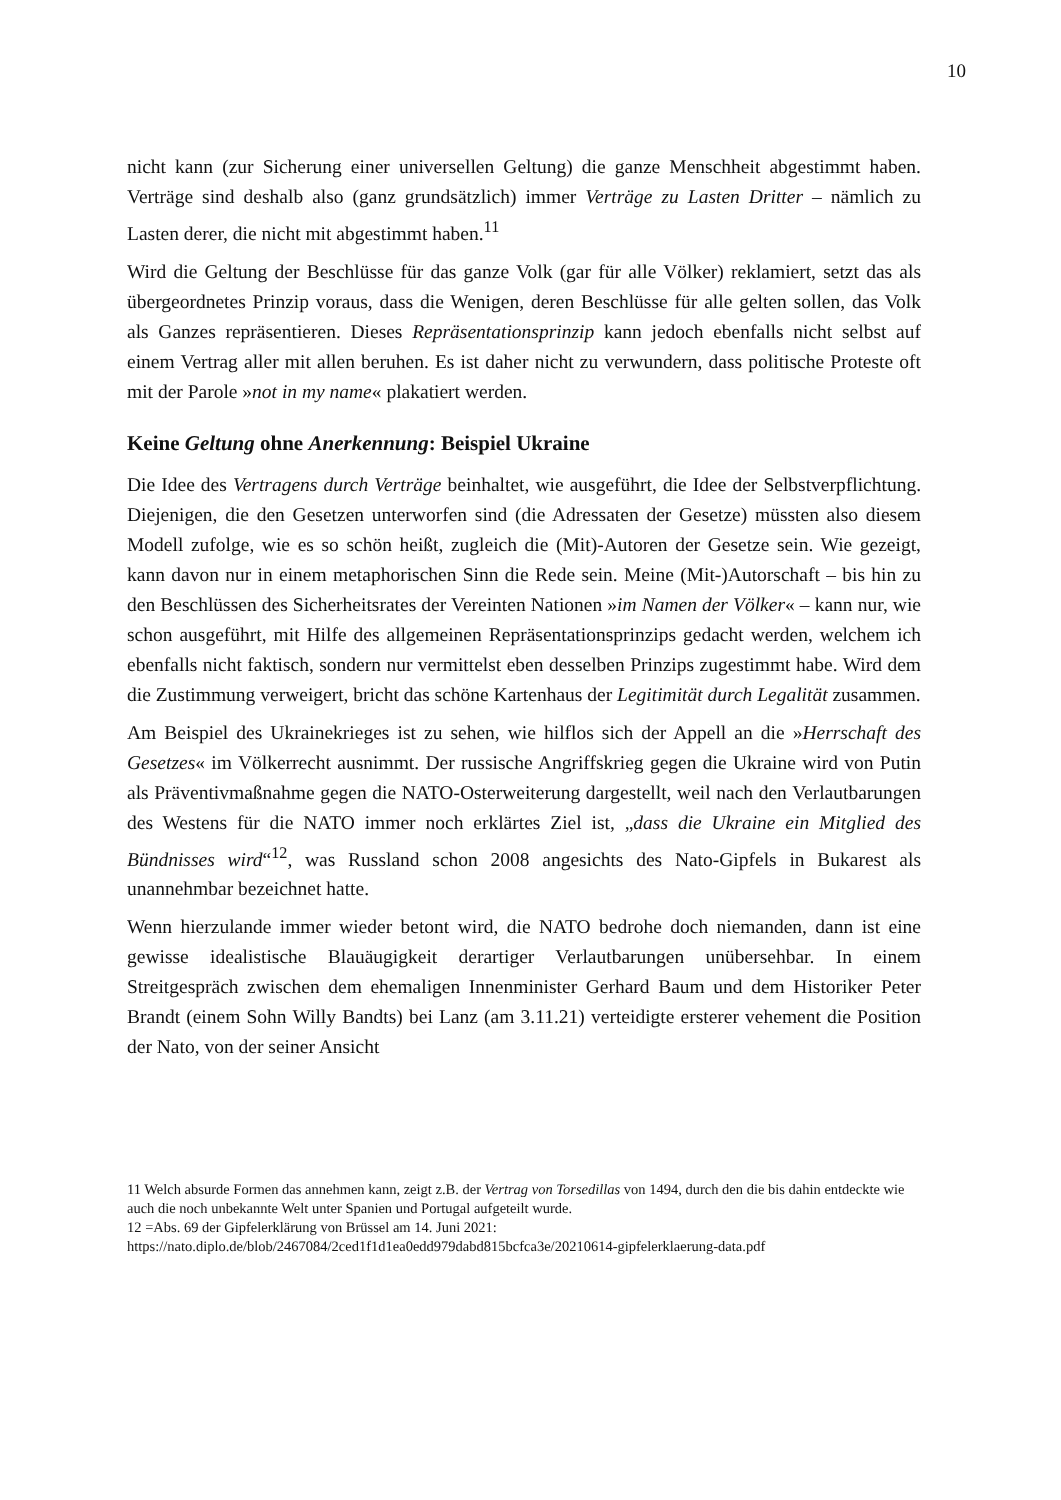10
nicht kann (zur Sicherung einer universellen Geltung) die ganze Menschheit abgestimmt haben. Verträge sind deshalb also (ganz grundsätzlich) immer Verträge zu Lasten Dritter – nämlich zu Lasten derer, die nicht mit abgestimmt haben.<sup>11</sup>
Wird die Geltung der Beschlüsse für das ganze Volk (gar für alle Völker) reklamiert, setzt das als übergeordnetes Prinzip voraus, dass die Wenigen, deren Beschlüsse für alle gelten sollen, das Volk als Ganzes repräsentieren. Dieses Repräsentationsprinzip kann jedoch ebenfalls nicht selbst auf einem Vertrag aller mit allen beruhen. Es ist daher nicht zu verwundern, dass politische Proteste oft mit der Parole »not in my name« plakatiert werden.
Keine Geltung ohne Anerkennung: Beispiel Ukraine
Die Idee des Vertragens durch Verträge beinhaltet, wie ausgeführt, die Idee der Selbstverpflichtung. Diejenigen, die den Gesetzen unterworfen sind (die Adressaten der Gesetze) müssten also diesem Modell zufolge, wie es so schön heißt, zugleich die (Mit)-Autoren der Gesetze sein. Wie gezeigt, kann davon nur in einem metaphorischen Sinn die Rede sein. Meine (Mit-)Autorschaft – bis hin zu den Beschlüssen des Sicherheitsrates der Vereinten Nationen »im Namen der Völker« – kann nur, wie schon ausgeführt, mit Hilfe des allgemeinen Repräsentationsprinzips gedacht werden, welchem ich ebenfalls nicht faktisch, sondern nur vermittelst eben desselben Prinzips zugestimmt habe. Wird dem die Zustimmung verweigert, bricht das schöne Kartenhaus der Legitimität durch Legalität zusammen.
Am Beispiel des Ukrainekrieges ist zu sehen, wie hilflos sich der Appell an die »Herrschaft des Gesetzes« im Völkerrecht ausnimmt. Der russische Angriffskrieg gegen die Ukraine wird von Putin als Präventivmaßnahme gegen die NATO-Osterweiterung dargestellt, weil nach den Verlautbarungen des Westens für die NATO immer noch erklärtes Ziel ist, „dass die Ukraine ein Mitglied des Bündnisses wird“<sup>12</sup>, was Russland schon 2008 angesichts des Nato-Gipfels in Bukarest als unannehmbar bezeichnet hatte.
Wenn hierzulande immer wieder betont wird, die NATO bedrohe doch niemanden, dann ist eine gewisse idealistische Blauäugigkeit derartiger Verlautbarungen unübersehbar. In einem Streitgespräch zwischen dem ehemaligen Innenminister Gerhard Baum und dem Historiker Peter Brandt (einem Sohn Willy Bandts) bei Lanz (am 3.11.21) verteidigte ersterer vehement die Position der Nato, von der seiner Ansicht
11 Welch absurde Formen das annehmen kann, zeigt z.B. der Vertrag von Torsedillas von 1494, durch den die bis dahin entdeckte wie auch die noch unbekannte Welt unter Spanien und Portugal aufgeteilt wurde.
12 =Abs. 69 der Gipfelerklärung von Brüssel am 14. Juni 2021:
https://nato.diplo.de/blob/2467084/2ced1f1d1ea0edd979dabd815bcfca3e/20210614-gipfelerklaerung-data.pdf